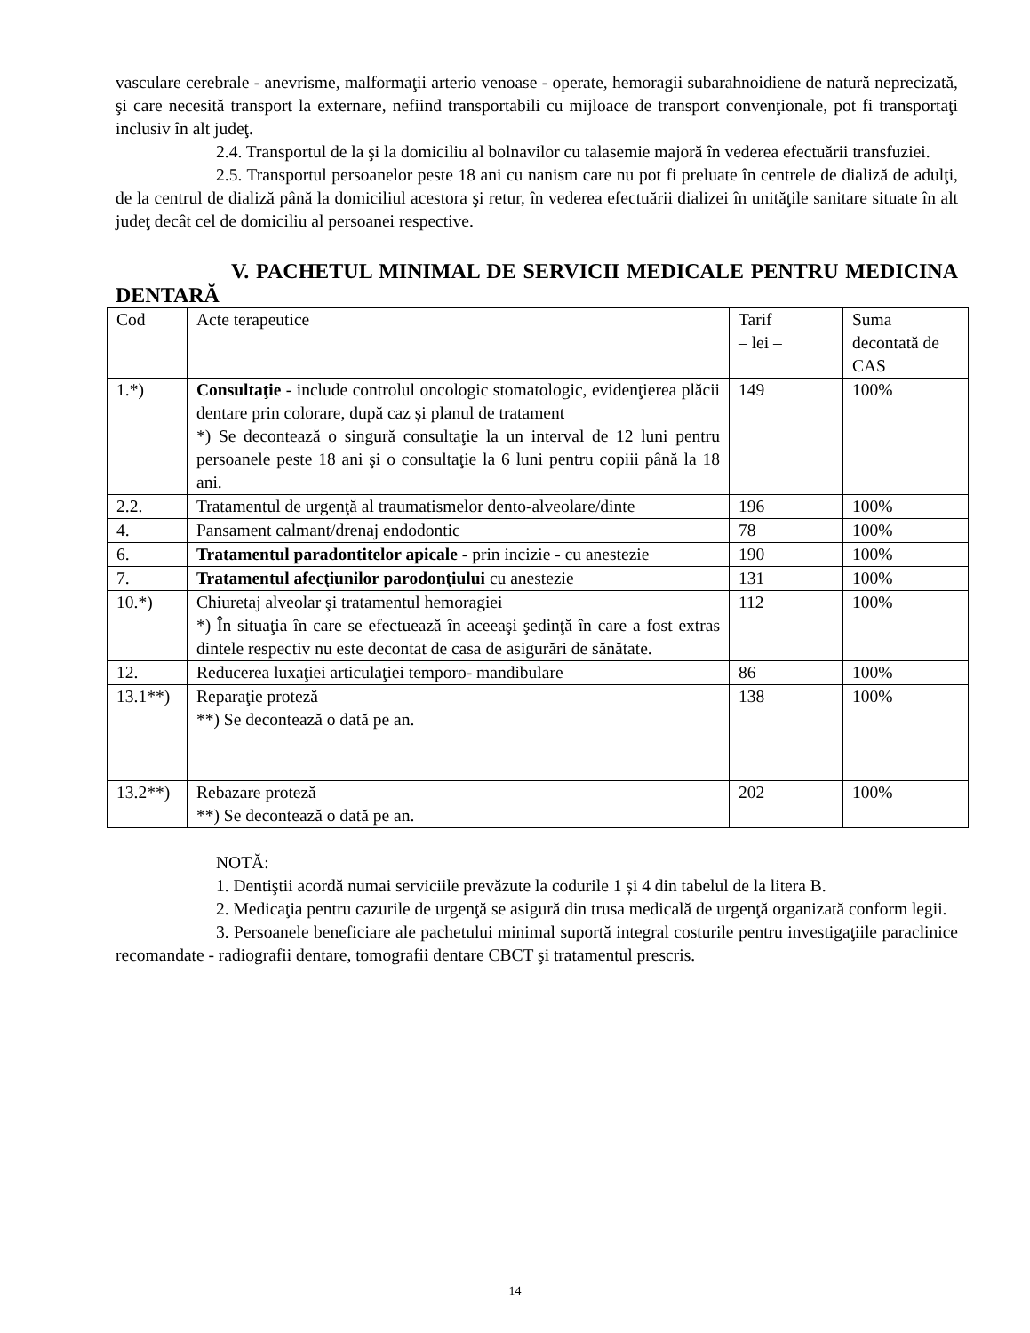vasculare cerebrale - anevrisme, malformaţii arterio venoase - operate, hemoragii subarahnoidiene de natură neprecizată, şi care necesită transport la externare, nefiind transportabili cu mijloace de transport convenţionale, pot fi transportaţi inclusiv în alt judeţ.
2.4. Transportul de la şi la domiciliu al bolnavilor cu talasemie majoră în vederea efectuării transfuziei.
2.5. Transportul persoanelor peste 18 ani cu nanism care nu pot fi preluate în centrele de dializă de adulţi, de la centrul de dializă până la domiciliul acestora şi retur, în vederea efectuării dializei în unităţile sanitare situate în alt judeţ decât cel de domiciliu al persoanei respective.
V. PACHETUL MINIMAL DE SERVICII MEDICALE PENTRU MEDICINA DENTARĂ
| Cod | Acte terapeutice | Tarif – lei – | Suma decontată de CAS |
| 1.*) | Consultaţie - include controlul oncologic stomatologic, evidenţierea plăcii dentare prin colorare, după caz și planul de tratament *) Se decontează o singură consultaţie la un interval de 12 luni pentru persoanele peste 18 ani şi o consultaţie la 6 luni pentru copiii până la 18 ani. | 149 | 100% |
| 2.2. | Tratamentul de urgenţă al traumatismelor dento-alveolare/dinte | 196 | 100% |
| 4. | Pansament calmant/drenaj endodontic | 78 | 100% |
| 6. | Tratamentul paradontitelor apicale - prin incizie - cu anestezie | 190 | 100% |
| 7. | Tratamentul afecţiunilor parodonţiului cu anestezie | 131 | 100% |
| 10.*) | Chiuretaj alveolar şi tratamentul hemoragiei *) În situaţia în care se efectuează în aceeaşi şedinţă în care a fost extras dintele respectiv nu este decontat de casa de asigurări de sănătate. | 112 | 100% |
| 12. | Reducerea luxaţiei articulaţiei temporo- mandibulare | 86 | 100% |
| 13.1**) | Reparaţie proteză **) Se decontează o dată pe an. | 138 | 100% |
| 13.2**) | Rebazare proteză **) Se decontează o dată pe an. | 202 | 100% |
NOTĂ:
1. Dentiştii acordă numai serviciile prevăzute la codurile 1 și 4 din tabelul de la litera B.
2. Medicaţia pentru cazurile de urgenţă se asigură din trusa medicală de urgenţă organizată conform legii.
3. Persoanele beneficiare ale pachetului minimal suportă integral costurile pentru investigaţiile paraclinice recomandate - radiografii dentare, tomografii dentare CBCT şi tratamentul prescris.
14